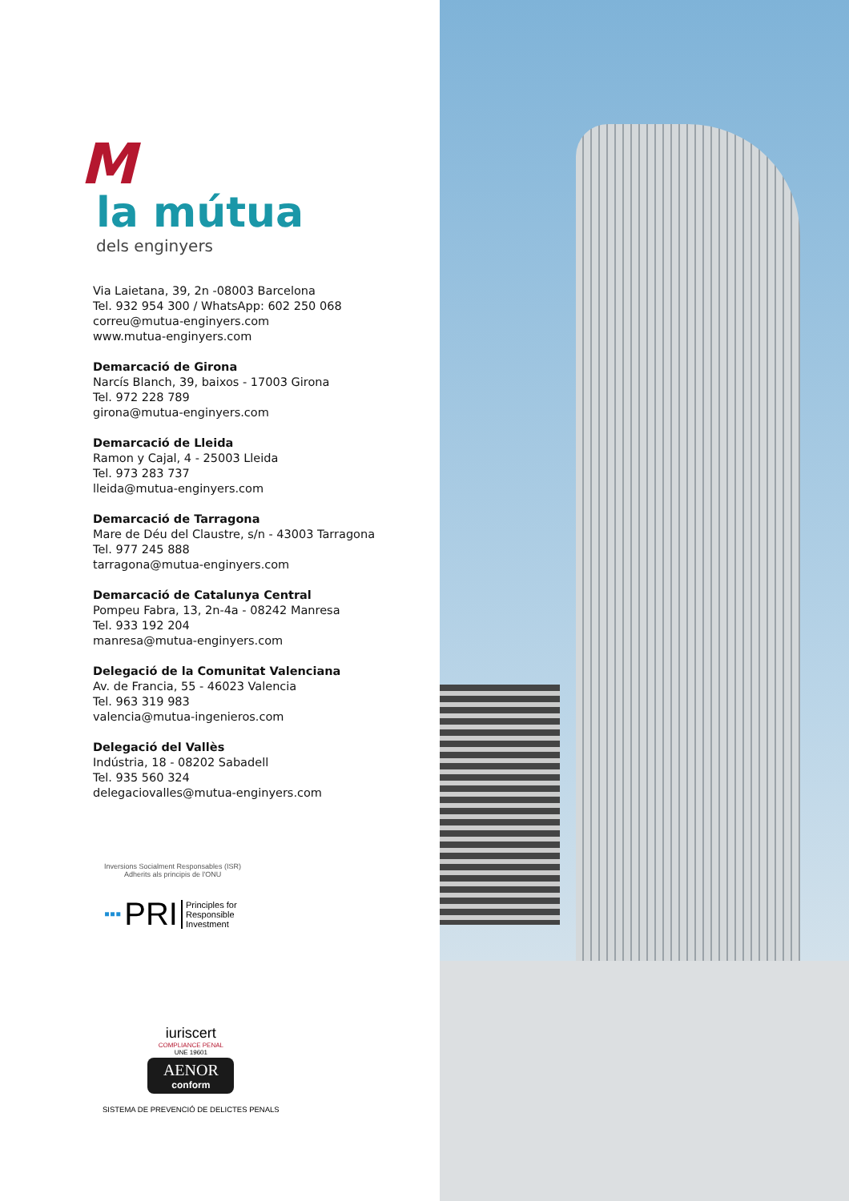M
la mútua
dels enginyers
Via Laietana, 39, 2n -08003 Barcelona
Tel. 932 954 300 / WhatsApp: 602 250 068
correu@mutua-enginyers.com
www.mutua-enginyers.com
Demarcació de Girona
Narcís Blanch, 39, baixos - 17003 Girona
Tel. 972 228 789
girona@mutua-enginyers.com
Demarcació de Lleida
Ramon y Cajal, 4 - 25003 Lleida
Tel. 973 283 737
lleida@mutua-enginyers.com
Demarcació de Tarragona
Mare de Déu del Claustre, s/n - 43003 Tarragona
Tel. 977 245 888
tarragona@mutua-enginyers.com
Demarcació de Catalunya Central
Pompeu Fabra, 13, 2n-4a - 08242 Manresa
Tel. 933 192 204
manresa@mutua-enginyers.com
Delegació de la Comunitat Valenciana
Av. de Francia, 55 - 46023 Valencia
Tel. 963 319 983
valencia@mutua-ingenieros.com
Delegació del Vallès
Indústria, 18 - 08202 Sabadell
Tel. 935 560 324
delegaciovalles@mutua-enginyers.com
Inversions Socialment Responsables (ISR)
Adherits als principis de l'ONU
▪▪▪ PRI Principles for
Responsible
Investment
iuriscert
COMPLIANCE PENAL
UNE 19601
AENOR
conform
SISTEMA DE PREVENCIÓ DE DELICTES PENALS